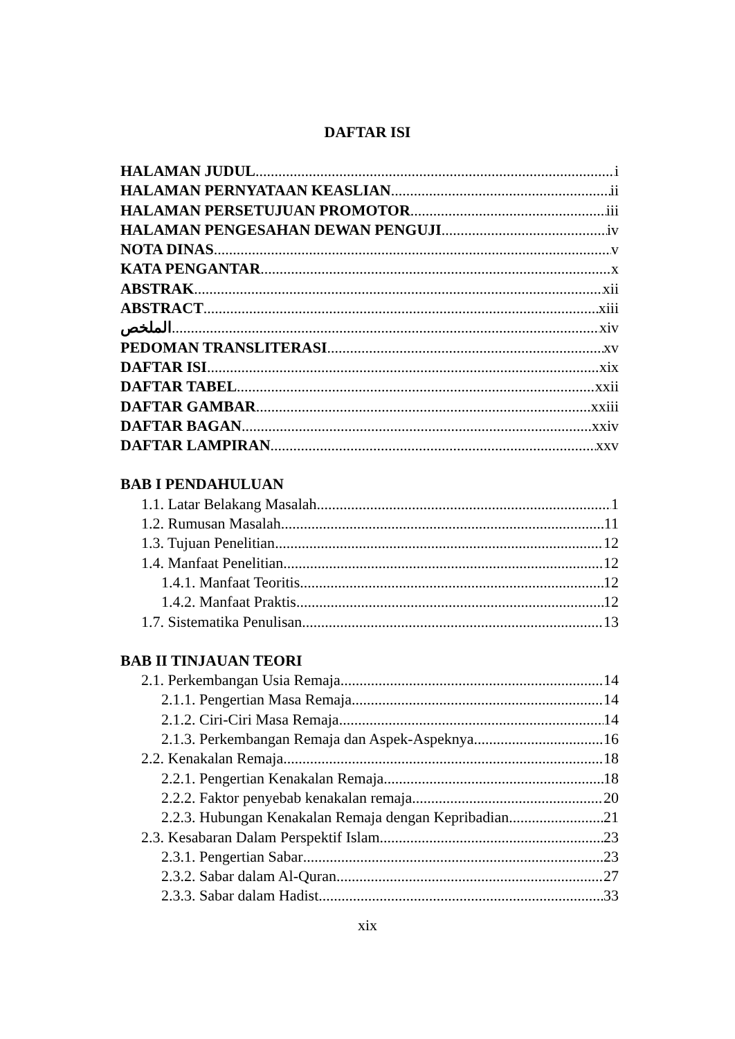DAFTAR ISI
HALAMAN JUDUL i
HALAMAN PERNYATAAN KEASLIAN ii
HALAMAN PERSETUJUAN PROMOTOR iii
HALAMAN PENGESAHAN DEWAN PENGUJI iv
NOTA DINAS v
KATA PENGANTAR x
ABSTRAK xii
ABSTRACT xiii
الملخص xiv
PEDOMAN TRANSLITERASI xv
DAFTAR ISI xix
DAFTAR TABEL xxii
DAFTAR GAMBAR xxiii
DAFTAR BAGAN xxiv
DAFTAR LAMPIRAN xxv
BAB I PENDAHULUAN
1.1. Latar Belakang Masalah 1
1.2. Rumusan Masalah 11
1.3. Tujuan Penelitian 12
1.4. Manfaat Penelitian 12
1.4.1. Manfaat Teoritis 12
1.4.2. Manfaat Praktis 12
1.7. Sistematika Penulisan 13
BAB II TINJAUAN TEORI
2.1. Perkembangan Usia Remaja 14
2.1.1. Pengertian Masa Remaja 14
2.1.2. Ciri-Ciri Masa Remaja 14
2.1.3. Perkembangan Remaja dan Aspek-Aspeknya 16
2.2. Kenakalan Remaja 18
2.2.1. Pengertian Kenakalan Remaja 18
2.2.2. Faktor penyebab kenakalan remaja 20
2.2.3. Hubungan Kenakalan Remaja dengan Kepribadian 21
2.3. Kesabaran Dalam Perspektif Islam 23
2.3.1. Pengertian Sabar 23
2.3.2. Sabar dalam Al-Quran 27
2.3.3. Sabar dalam Hadist 33
xix